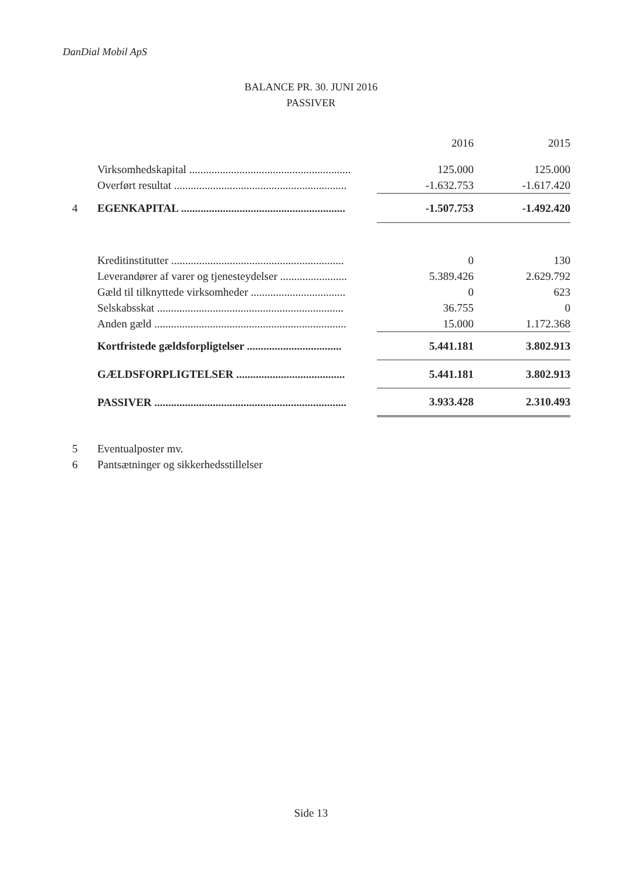DanDial Mobil ApS
BALANCE PR. 30. JUNI 2016
PASSIVER
| | | 2016 | 2015 |
| --- | --- | --- | --- |
| | Virksomhedskapital .......................................................... | 125.000 | 125.000 |
| | Overført resultat .............................................................. | -1.632.753 | -1.617.420 |
| 4 | EGENKAPITAL ........................................................... | -1.507.753 | -1.492.420 |
| | Kreditinstitutter .............................................................. | 0 | 130 |
| | Leverandører af varer og tjenesteydelser ........................ | 5.389.426 | 2.629.792 |
| | Gæld til tilknyttede virksomheder .................................. | 0 | 623 |
| | Selskabsskat ................................................................... | 36.755 | 0 |
| | Anden gæld ..................................................................... | 15.000 | 1.172.368 |
| | Kortfristede gældsforpligtelser .................................. | 5.441.181 | 3.802.913 |
| | GÆLDSFORPLIGTELSER ....................................... | 5.441.181 | 3.802.913 |
| | PASSIVER ..................................................................... | 3.933.428 | 2.310.493 |
| 5 | Eventualposter mv. | | |
| 6 | Pantsætninger og sikkerhedsstillelser | | |
Side 13